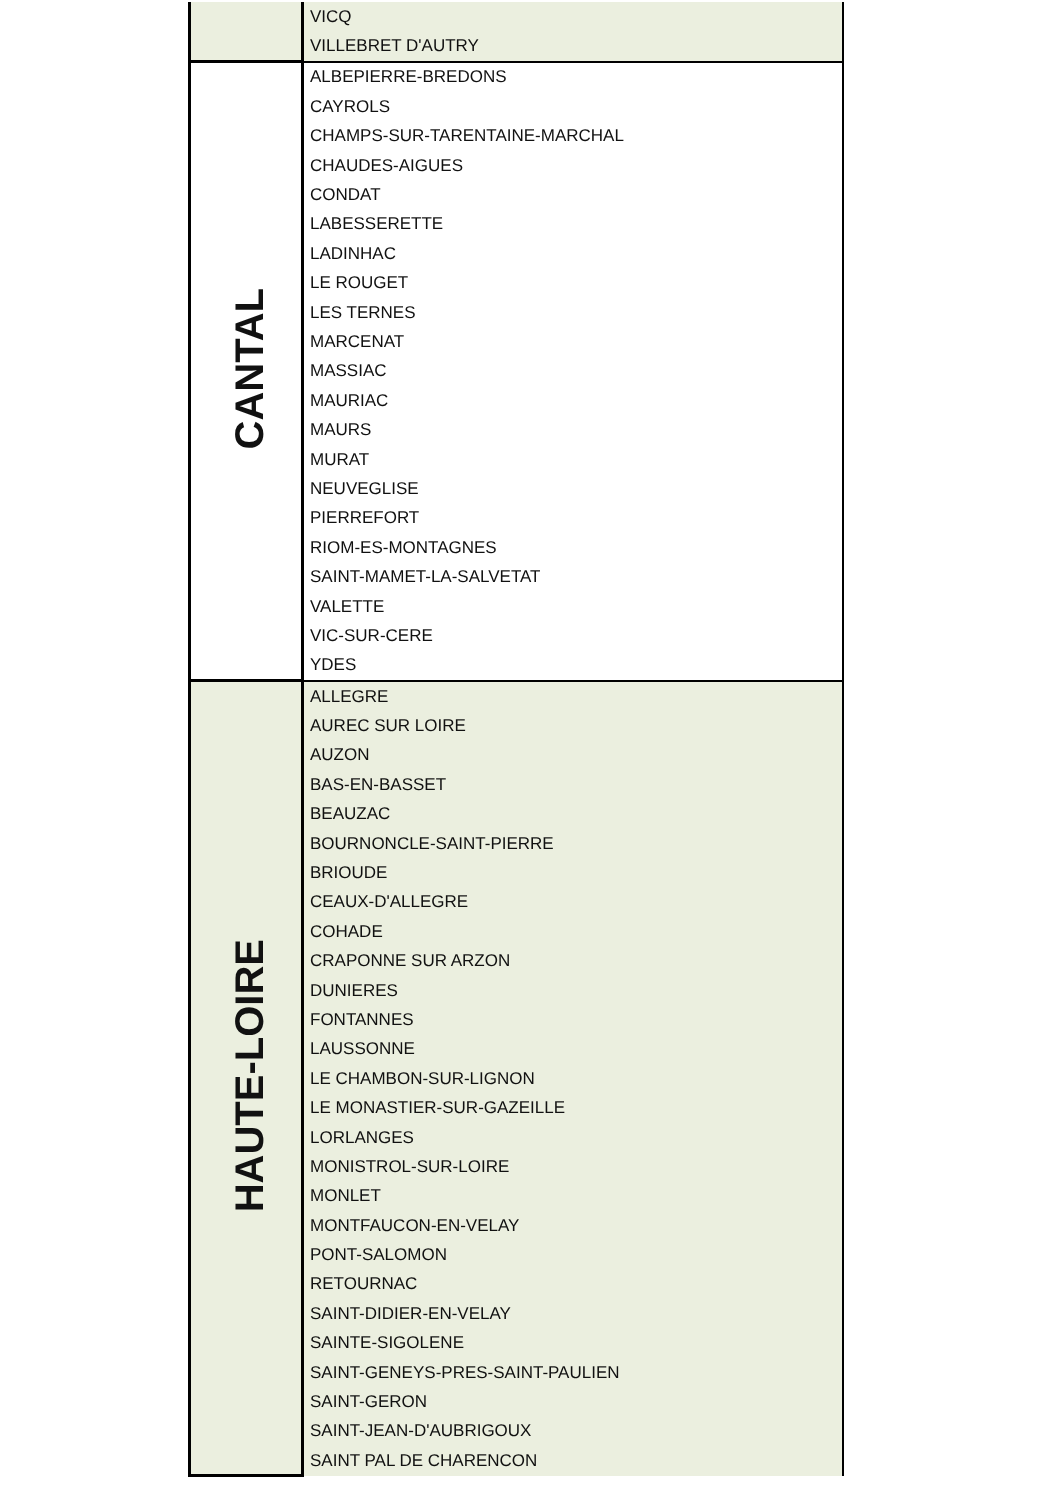| | VICQ |
| | VILLEBRET D'AUTRY |
| CANTAL | ALBEPIERRE-BREDONS |
| | CAYROLS |
| | CHAMPS-SUR-TARENTAINE-MARCHAL |
| | CHAUDES-AIGUES |
| | CONDAT |
| | LABESSERETTE |
| | LADINHAC |
| | LE ROUGET |
| | LES TERNES |
| | MARCENAT |
| | MASSIAC |
| | MAURIAC |
| | MAURS |
| | MURAT |
| | NEUVEGLISE |
| | PIERREFORT |
| | RIOM-ES-MONTAGNES |
| | SAINT-MAMET-LA-SALVETAT |
| | VALETTE |
| | VIC-SUR-CERE |
| | YDES |
| HAUTE-LOIRE | ALLEGRE |
| | AUREC SUR LOIRE |
| | AUZON |
| | BAS-EN-BASSET |
| | BEAUZAC |
| | BOURNONCLE-SAINT-PIERRE |
| | BRIOUDE |
| | CEAUX-D'ALLEGRE |
| | COHADE |
| | CRAPONNE SUR ARZON |
| | DUNIERES |
| | FONTANNES |
| | LAUSSONNE |
| | LE CHAMBON-SUR-LIGNON |
| | LE MONASTIER-SUR-GAZEILLE |
| | LORLANGES |
| | MONISTROL-SUR-LOIRE |
| | MONLET |
| | MONTFAUCON-EN-VELAY |
| | PONT-SALOMON |
| | RETOURNAC |
| | SAINT-DIDIER-EN-VELAY |
| | SAINTE-SIGOLENE |
| | SAINT-GENEYS-PRES-SAINT-PAULIEN |
| | SAINT-GERON |
| | SAINT-JEAN-D'AUBRIGOUX |
| | SAINT PAL DE CHARENCON |